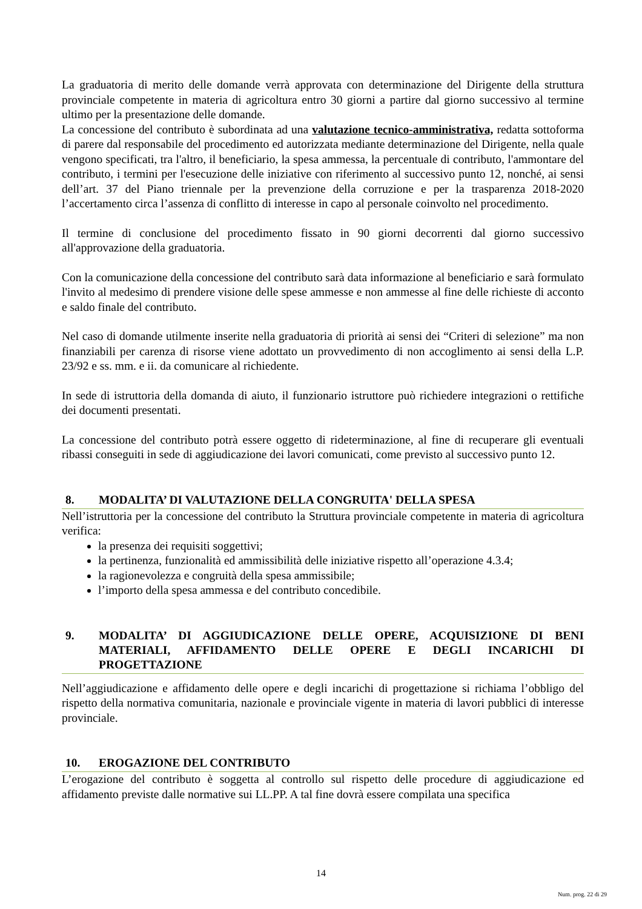La graduatoria di merito delle domande verrà approvata con determinazione del Dirigente della struttura provinciale competente in materia di agricoltura entro 30 giorni a partire dal giorno successivo al termine ultimo per la presentazione delle domande.
La concessione del contributo è subordinata ad una valutazione tecnico-amministrativa, redatta sottoforma di parere dal responsabile del procedimento ed autorizzata mediante determinazione del Dirigente, nella quale vengono specificati, tra l'altro, il beneficiario, la spesa ammessa, la percentuale di contributo, l'ammontare del contributo, i termini per l'esecuzione delle iniziative con riferimento al successivo punto 12, nonché, ai sensi dell’art. 37 del Piano triennale per la prevenzione della corruzione e per la trasparenza 2018-2020 l’accertamento circa l’assenza di conflitto di interesse in capo al personale coinvolto nel procedimento.
Il termine di conclusione del procedimento fissato in 90 giorni decorrenti dal giorno successivo all'approvazione della graduatoria.
Con la comunicazione della concessione del contributo sarà data informazione al beneficiario e sarà formulato l'invito al medesimo di prendere visione delle spese ammesse e non ammesse al fine delle richieste di acconto e saldo finale del contributo.
Nel caso di domande utilmente inserite nella graduatoria di priorità ai sensi dei “Criteri di selezione” ma non finanziabili per carenza di risorse viene adottato un provvedimento di non accoglimento ai sensi della L.P. 23/92 e ss. mm. e ii. da comunicare al richiedente.
In sede di istruttoria della domanda di aiuto, il funzionario istruttore può richiedere integrazioni o rettifiche dei documenti presentati.
La concessione del contributo potrà essere oggetto di rideterminazione, al fine di recuperare gli eventuali ribassi conseguiti in sede di aggiudicazione dei lavori comunicati, come previsto al successivo punto 12.
8. MODALITA’ DI VALUTAZIONE DELLA CONGRUITA' DELLA SPESA
Nell’istruttoria per la concessione del contributo la Struttura provinciale competente in materia di agricoltura verifica:
la presenza dei requisiti soggettivi;
la pertinenza, funzionalità ed ammissibilità delle iniziative rispetto all’operazione 4.3.4;
la ragionevolezza e congruità della spesa ammissibile;
l’importo della spesa ammessa e del contributo concedibile.
9. MODALITA’ DI AGGIUDICAZIONE DELLE OPERE, ACQUISIZIONE DI BENI MATERIALI, AFFIDAMENTO DELLE OPERE E DEGLI INCARICHI DI PROGETTAZIONE
Nell’aggiudicazione e affidamento delle opere e degli incarichi di progettazione si richiama l’obbligo del rispetto della normativa comunitaria, nazionale e provinciale vigente in materia di lavori pubblici di interesse provinciale.
10. EROGAZIONE DEL CONTRIBUTO
L’erogazione del contributo è soggetta al controllo sul rispetto delle procedure di aggiudicazione ed affidamento previste dalle normative sui LL.PP. A tal fine dovrà essere compilata una specifica
14
Num. prog. 22 di 29